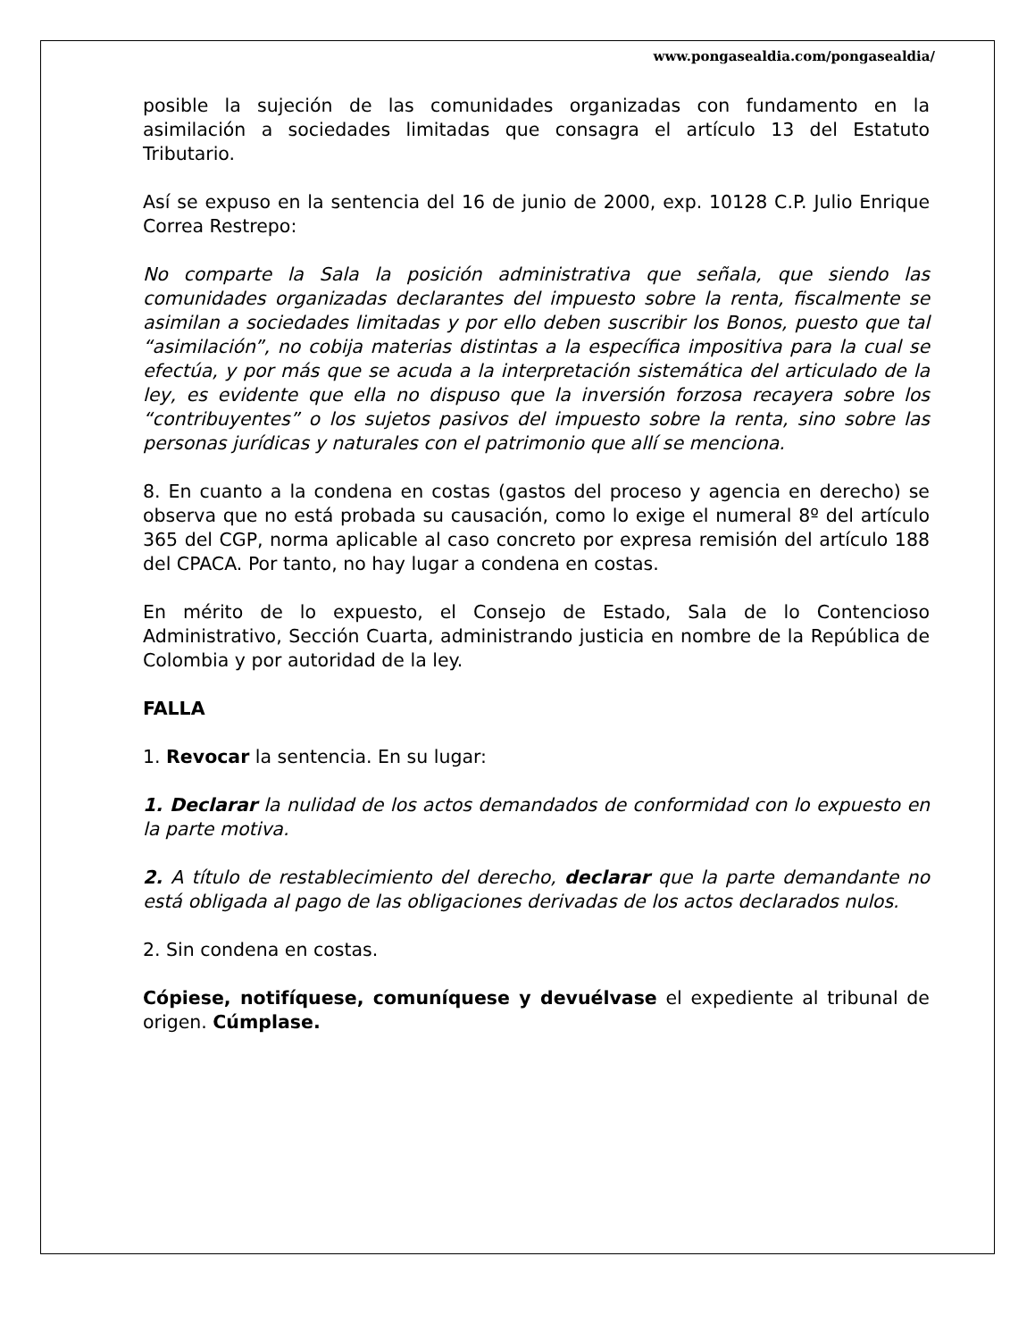www.pongasealdia.com/pongasealdia/
posible la sujeción de las comunidades organizadas con fundamento en la asimilación a sociedades limitadas que consagra el artículo 13 del Estatuto Tributario.
Así se expuso en la sentencia del 16 de junio de 2000, exp. 10128 C.P. Julio Enrique Correa Restrepo:
No comparte la Sala la posición administrativa que señala, que siendo las comunidades organizadas declarantes del impuesto sobre la renta, fiscalmente se asimilan a sociedades limitadas y por ello deben suscribir los Bonos, puesto que tal “asimilación”, no cobija materias distintas a la específica impositiva para la cual se efectúa, y por más que se acuda a la interpretación sistemática del articulado de la ley, es evidente que ella no dispuso que la inversión forzosa recayera sobre los “contribuyentes” o los sujetos pasivos del impuesto sobre la renta, sino sobre las personas jurídicas y naturales con el patrimonio que allí se menciona.
8. En cuanto a la condena en costas (gastos del proceso y agencia en derecho) se observa que no está probada su causación, como lo exige el numeral 8º del artículo 365 del CGP, norma aplicable al caso concreto por expresa remisión del artículo 188 del CPACA. Por tanto, no hay lugar a condena en costas.
En mérito de lo expuesto, el Consejo de Estado, Sala de lo Contencioso Administrativo, Sección Cuarta, administrando justicia en nombre de la República de Colombia y por autoridad de la ley.
FALLA
1. Revocar la sentencia. En su lugar:
1. Declarar la nulidad de los actos demandados de conformidad con lo expuesto en la parte motiva.
2. A título de restablecimiento del derecho, declarar que la parte demandante no está obligada al pago de las obligaciones derivadas de los actos declarados nulos.
2. Sin condena en costas.
Cópiese, notifíquese, comuníquese y devuélvase el expediente al tribunal de origen. Cúmplase.